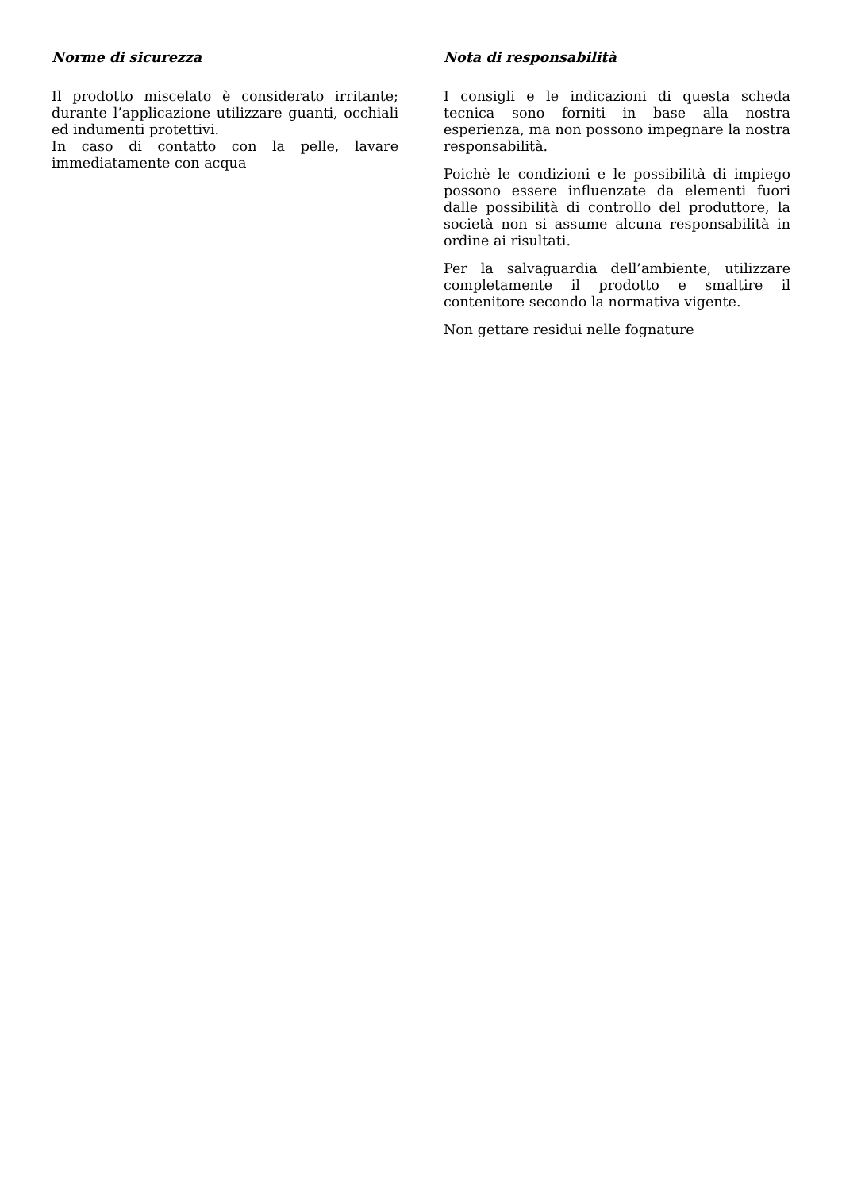Norme di sicurezza
Il prodotto miscelato è considerato irritante; durante l’applicazione utilizzare guanti, occhiali ed indumenti protettivi.
In caso di contatto con la pelle, lavare immediatamente con acqua
Nota di responsabilità
I consigli e le indicazioni di questa scheda tecnica sono forniti in base alla nostra esperienza, ma non possono impegnare la nostra responsabilità.
Poichè le condizioni e le possibilità di impiego possono essere influenzate da elementi fuori dalle possibilità di controllo del produttore, la società non si assume alcuna responsabilità in ordine ai risultati.
Per la salvaguardia dell’ambiente, utilizzare completamente il prodotto e smaltire il contenitore secondo la normativa vigente.
Non gettare residui nelle fognature